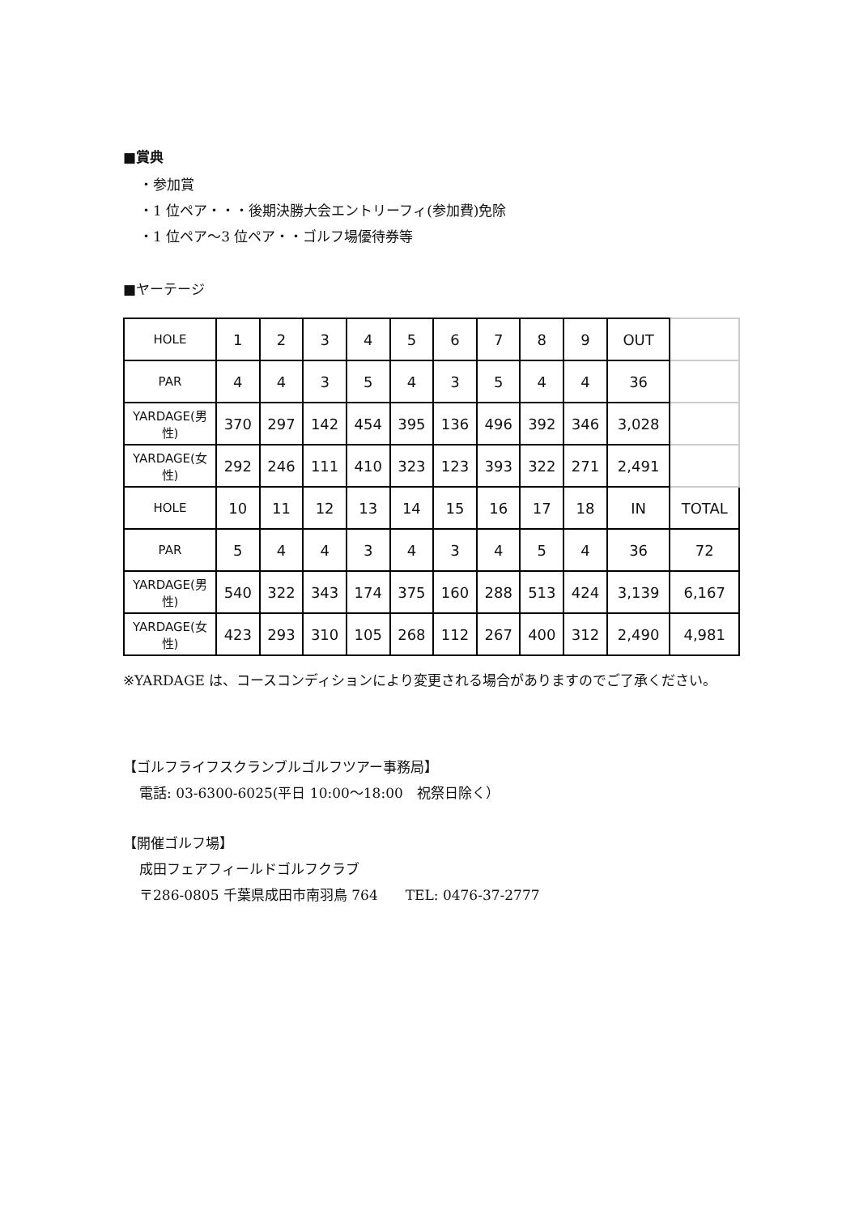■賞典
・参加賞
・1 位ペア・・・後期決勝大会エントリーフィ(参加費)免除
・1 位ペア～3 位ペア・・ゴルフ場優待券等
■ヤーテージ
| HOLE | 1 | 2 | 3 | 4 | 5 | 6 | 7 | 8 | 9 | OUT | |
| PAR | 4 | 4 | 3 | 5 | 4 | 3 | 5 | 4 | 4 | 36 | |
| YARDAGE(男性) | 370 | 297 | 142 | 454 | 395 | 136 | 496 | 392 | 346 | 3,028 | |
| YARDAGE(女性) | 292 | 246 | 111 | 410 | 323 | 123 | 393 | 322 | 271 | 2,491 | |
| HOLE | 10 | 11 | 12 | 13 | 14 | 15 | 16 | 17 | 18 | IN | TOTAL |
| PAR | 5 | 4 | 4 | 3 | 4 | 3 | 4 | 5 | 4 | 36 | 72 |
| YARDAGE(男性) | 540 | 322 | 343 | 174 | 375 | 160 | 288 | 513 | 424 | 3,139 | 6,167 |
| YARDAGE(女性) | 423 | 293 | 310 | 105 | 268 | 112 | 267 | 400 | 312 | 2,490 | 4,981 |
※YARDAGE は、コースコンディションにより変更される場合がありますのでご了承ください。
【ゴルフライフスクランブルゴルフツアー事務局】
電話: 03-6300-6025(平日 10:00～18:00　祝祭日除く）
【開催ゴルフ場】
成田フェアフィールドゴルフクラブ
〒286-0805 千葉県成田市南羽鳥 764　　TEL: 0476-37-2777